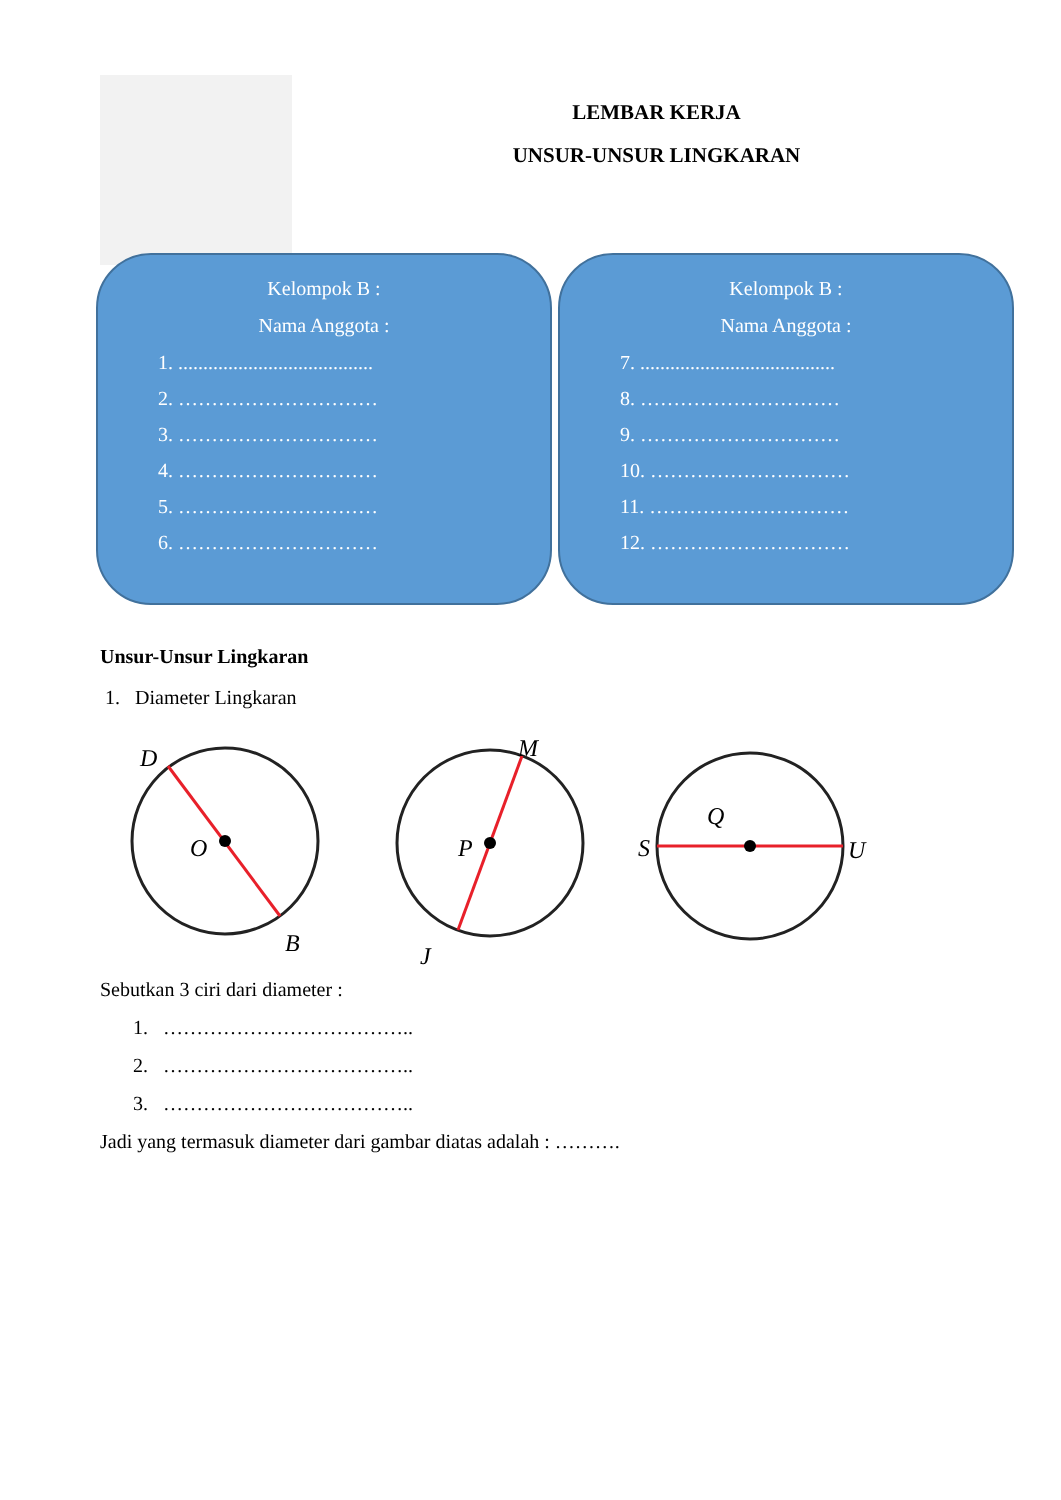LEMBAR KERJA
UNSUR-UNSUR LINGKARAN
Kelompok B :
Nama Anggota :
1. .......................................
2. …………………………
3. …………………………
4. …………………………
5. …………………………
6. …………………………
Kelompok B :
Nama Anggota :
7. .......................................
8. …………………………
9. …………………………
10. …………………………
11. …………………………
12. …………………………
Unsur-Unsur Lingkaran
1. Diameter Lingkaran
D
O
B
M
P
J
S
Q
U
Sebutkan 3 ciri dari diameter :
1. ………………………………..
2. ………………………………..
3. ………………………………..
Jadi yang termasuk diameter dari gambar diatas adalah : ……….